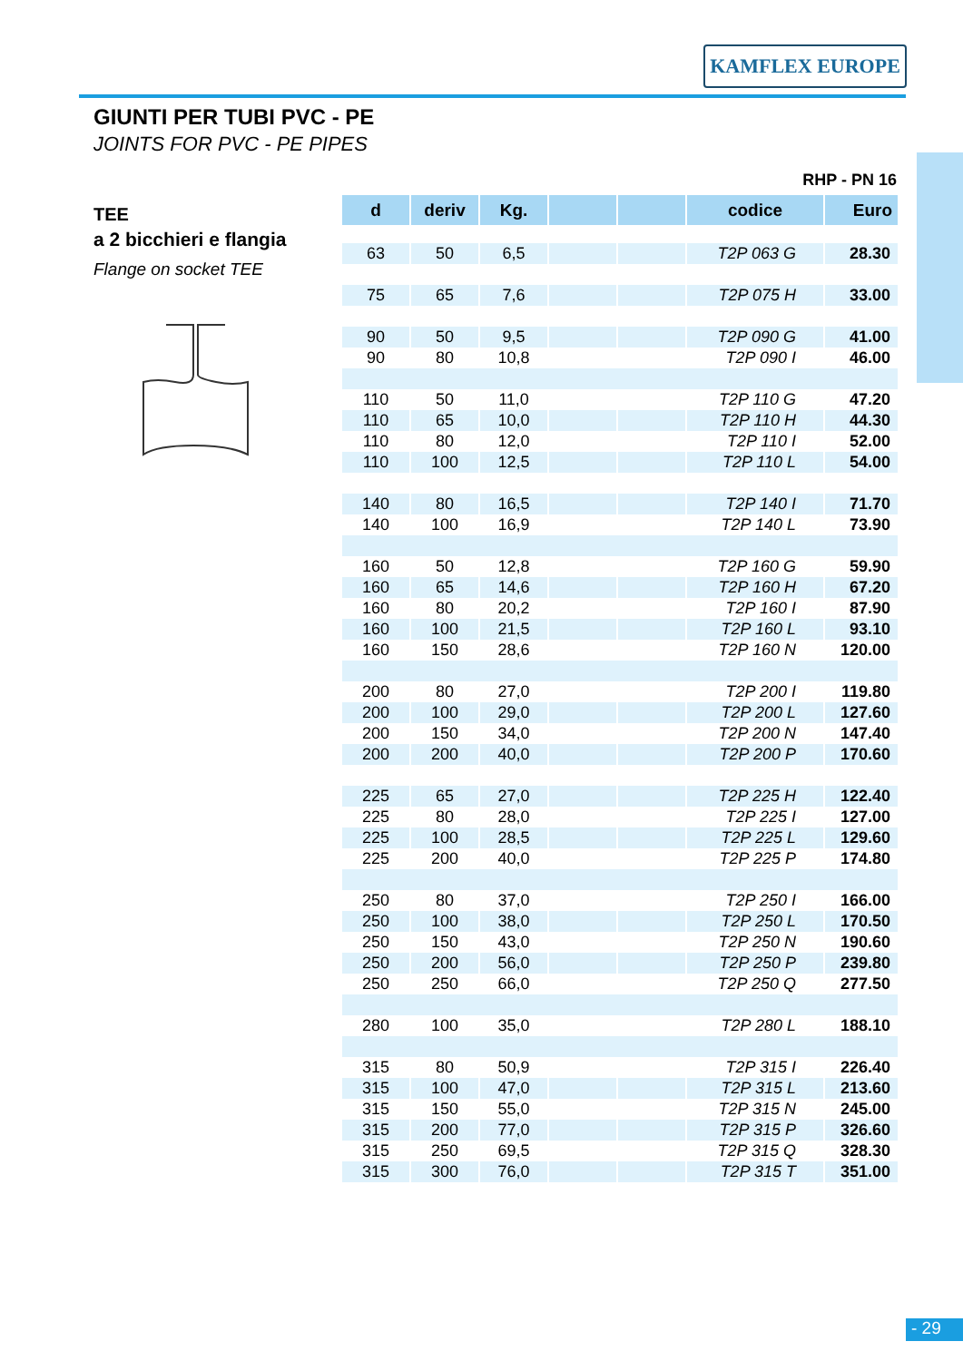KAMFLEX EUROPE
GIUNTI PER TUBI PVC - PE
JOINTS FOR PVC - PE PIPES
TEE
a 2 bicchieri e flangia
Flange on socket TEE
RHP - PN 16
| d | deriv | Kg. | | | codice | Euro |
| --- | --- | --- | --- | --- | --- | --- |
| 63 | 50 | 6,5 | | | T2P 063 G | 28.30 |
| 75 | 65 | 7,6 | | | T2P 075 H | 33.00 |
| 90 | 50 | 9,5 | | | T2P 090 G | 41.00 |
| 90 | 80 | 10,8 | | | T2P 090 I | 46.00 |
| 110 | 50 | 11,0 | | | T2P 110 G | 47.20 |
| 110 | 65 | 10,0 | | | T2P 110 H | 44.30 |
| 110 | 80 | 12,0 | | | T2P 110 I | 52.00 |
| 110 | 100 | 12,5 | | | T2P 110 L | 54.00 |
| 140 | 80 | 16,5 | | | T2P 140 I | 71.70 |
| 140 | 100 | 16,9 | | | T2P 140 L | 73.90 |
| 160 | 50 | 12,8 | | | T2P 160 G | 59.90 |
| 160 | 65 | 14,6 | | | T2P 160 H | 67.20 |
| 160 | 80 | 20,2 | | | T2P 160 I | 87.90 |
| 160 | 100 | 21,5 | | | T2P 160 L | 93.10 |
| 160 | 150 | 28,6 | | | T2P 160 N | 120.00 |
| 200 | 80 | 27,0 | | | T2P 200 I | 119.80 |
| 200 | 100 | 29,0 | | | T2P 200 L | 127.60 |
| 200 | 150 | 34,0 | | | T2P 200 N | 147.40 |
| 200 | 200 | 40,0 | | | T2P 200 P | 170.60 |
| 225 | 65 | 27,0 | | | T2P 225 H | 122.40 |
| 225 | 80 | 28,0 | | | T2P 225 I | 127.00 |
| 225 | 100 | 28,5 | | | T2P 225 L | 129.60 |
| 225 | 200 | 40,0 | | | T2P 225 P | 174.80 |
| 250 | 80 | 37,0 | | | T2P 250 I | 166.00 |
| 250 | 100 | 38,0 | | | T2P 250 L | 170.50 |
| 250 | 150 | 43,0 | | | T2P 250 N | 190.60 |
| 250 | 200 | 56,0 | | | T2P 250 P | 239.80 |
| 250 | 250 | 66,0 | | | T2P 250 Q | 277.50 |
| 280 | 100 | 35,0 | | | T2P 280 L | 188.10 |
| 315 | 80 | 50,9 | | | T2P 315 I | 226.40 |
| 315 | 100 | 47,0 | | | T2P 315 L | 213.60 |
| 315 | 150 | 55,0 | | | T2P 315 N | 245.00 |
| 315 | 200 | 77,0 | | | T2P 315 P | 326.60 |
| 315 | 250 | 69,5 | | | T2P 315 Q | 328.30 |
| 315 | 300 | 76,0 | | | T2P 315 T | 351.00 |
- 29